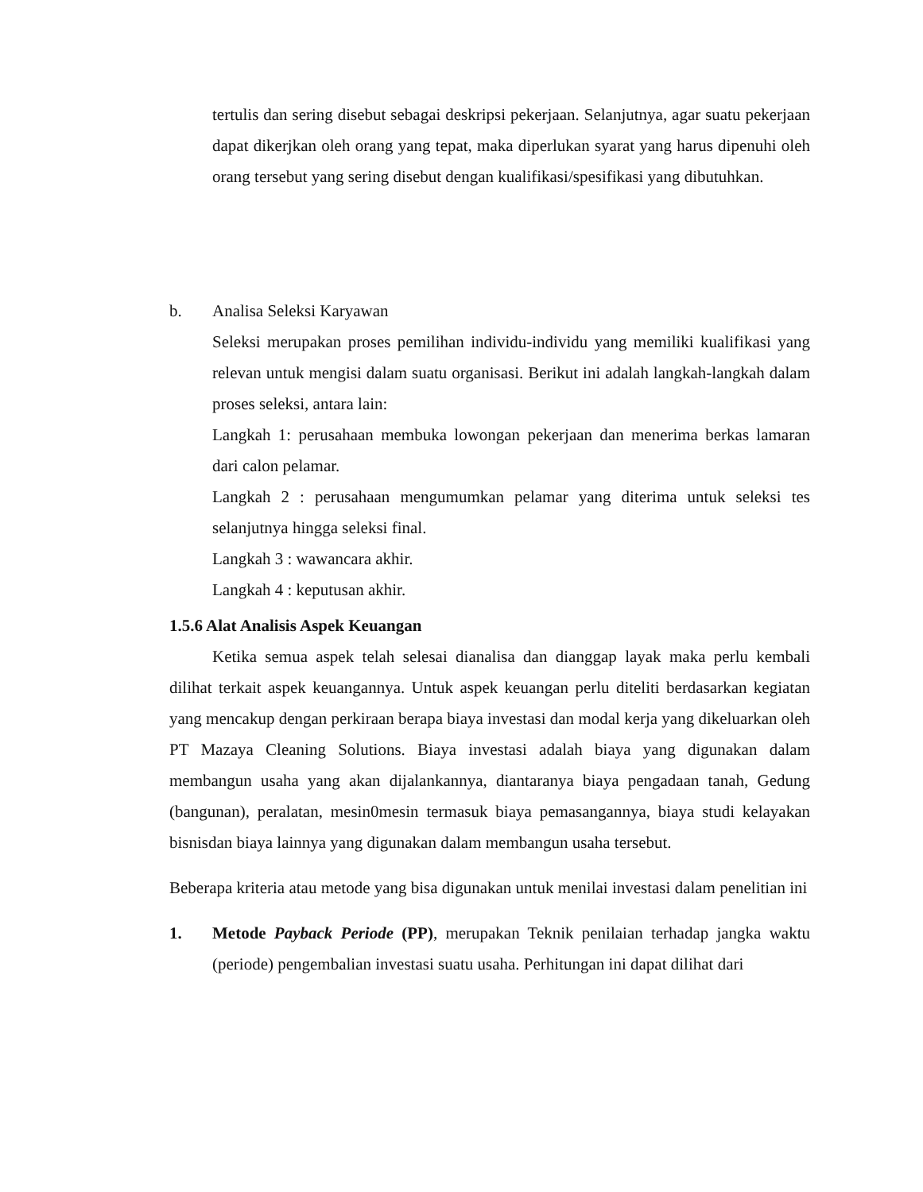tertulis dan sering disebut sebagai deskripsi pekerjaan. Selanjutnya, agar suatu pekerjaan dapat dikerjkan oleh orang yang tepat, maka diperlukan syarat yang harus dipenuhi oleh orang tersebut yang sering disebut dengan kualifikasi/spesifikasi yang dibutuhkan.
b.
Analisa Seleksi Karyawan
Seleksi merupakan proses pemilihan individu-individu yang memiliki kualifikasi yang relevan untuk mengisi dalam suatu organisasi. Berikut ini adalah langkah-langkah dalam proses seleksi, antara lain:
Langkah 1: perusahaan membuka lowongan pekerjaan dan menerima berkas lamaran dari calon pelamar.
Langkah 2 : perusahaan mengumumkan pelamar yang diterima untuk seleksi tes selanjutnya hingga seleksi final.
Langkah 3 : wawancara akhir.
Langkah 4 : keputusan akhir.
1.5.6 Alat Analisis Aspek Keuangan
Ketika semua aspek telah selesai dianalisa dan dianggap layak maka perlu kembali dilihat terkait aspek keuangannya. Untuk aspek keuangan perlu diteliti berdasarkan kegiatan yang mencakup dengan perkiraan berapa biaya investasi dan modal kerja yang dikeluarkan oleh PT Mazaya Cleaning Solutions. Biaya investasi adalah biaya yang digunakan dalam membangun usaha yang akan dijalankannya, diantaranya biaya pengadaan tanah, Gedung (bangunan), peralatan, mesin0mesin termasuk biaya pemasangannya, biaya studi kelayakan bisnisdan biaya lainnya yang digunakan dalam membangun usaha tersebut.
Beberapa kriteria atau metode yang bisa digunakan untuk menilai investasi dalam penelitian ini
1.
Metode Payback Periode (PP), merupakan Teknik penilaian terhadap jangka waktu (periode) pengembalian investasi suatu usaha. Perhitungan ini dapat dilihat dari